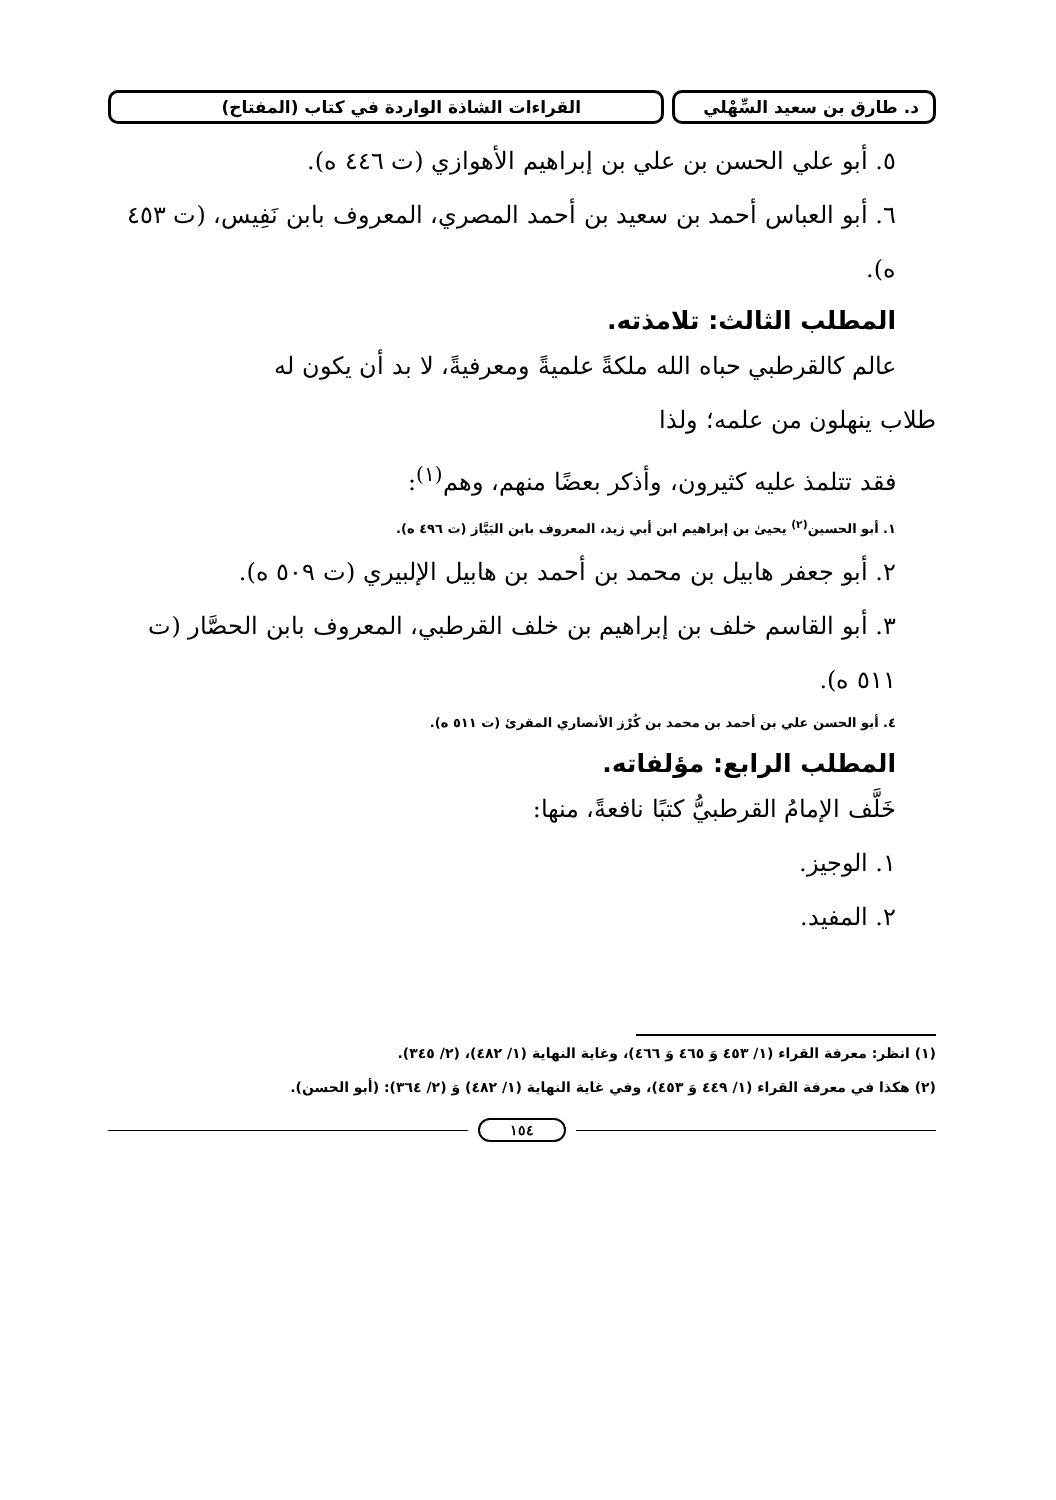د. طارق بن سعيد السِّهْلي
القراءات الشاذة الواردة في كتاب (المفتاح)
٥. أبو علي الحسن بن علي بن إبراهيم الأهوازي (ت ٤٤٦ ه).
٦. أبو العباس أحمد بن سعيد بن أحمد المصري، المعروف بابن نَفِيس، (ت ٤٥٣ ه).
المطلب الثالث: تلامذته.
عالم كالقرطبي حباه الله ملكةً علميةً ومعرفيةً، لا بد أن يكون له
طلاب ينهلون من علمه؛ ولذا
فقد تتلمذ عليه كثيرون، وأذكر بعضًا منهم، وهم<sup>(١)</sup>:
١. أبو الحسين<sup>(٢)</sup> يحيىٰ بن إبراهيم ابن أبي زيد، المعروف بابن البَيَّاز (ت ٤٩٦ ه).
٢. أبو جعفر هابيل بن محمد بن أحمد بن هابيل الإلبيري (ت ٥٠٩ ه).
٣. أبو القاسم خلف بن إبراهيم بن خلف القرطبي، المعروف بابن الحصَّار (ت ٥١١ ه).
٤. أبو الحسن علي بن أحمد بن محمد بن كُرْز الأنصاري المقرئ (ت ٥١١ ه).
المطلب الرابع: مؤلفاته.
خَلَّف الإمامُ القرطبيُّ كتبًا نافعةً، منها:
١. الوجيز.
٢. المفيد.
(١) انظر: معرفة القراء (١/ ٤٥٣ وَ ٤٦٥ وَ ٤٦٦)، وغاية النهاية (١/ ٤٨٢)، (٢/ ٣٤٥).
(٢) هكذا في معرفة القراء (١/ ٤٤٩ وَ ٤٥٣)، وفي غاية النهاية (١/ ٤٨٢) وَ (٢/ ٣٦٤): (أبو الحسن).
١٥٤